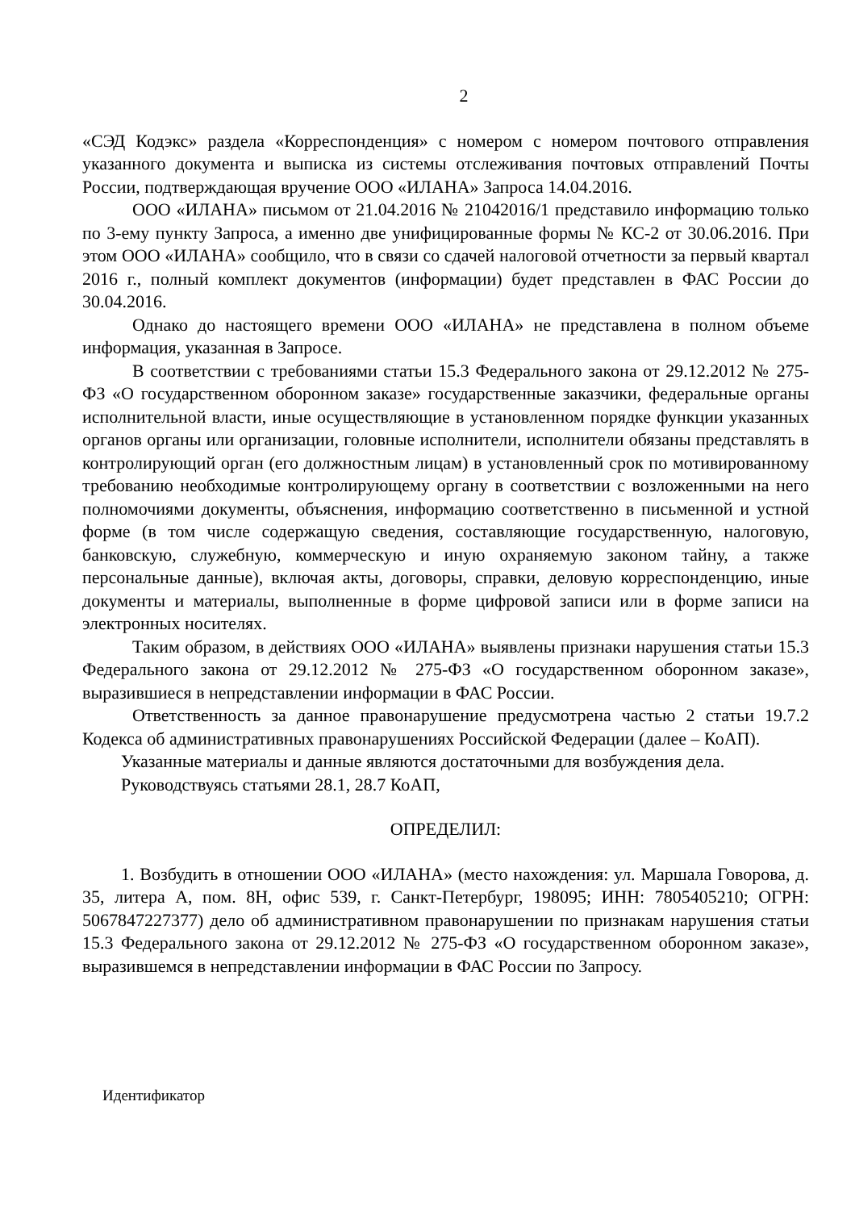2
«СЭД Кодэкс» раздела «Корреспонденция» с номером с номером почтового отправления указанного документа и выписка из системы отслеживания почтовых отправлений Почты России, подтверждающая вручение ООО «ИЛАНА» Запроса 14.04.2016.
ООО «ИЛАНА» письмом от 21.04.2016 № 21042016/1 представило информацию только по 3-ему пункту Запроса, а именно две унифицированные формы № КС-2 от 30.06.2016. При этом ООО «ИЛАНА» сообщило, что в связи со сдачей налоговой отчетности за первый квартал 2016 г., полный комплект документов (информации) будет представлен в ФАС России до 30.04.2016.
Однако до настоящего времени ООО «ИЛАНА» не представлена в полном объеме информация, указанная в Запросе.
В соответствии с требованиями статьи 15.3 Федерального закона от 29.12.2012 № 275-ФЗ «О государственном оборонном заказе» государственные заказчики, федеральные органы исполнительной власти, иные осуществляющие в установленном порядке функции указанных органов органы или организации, головные исполнители, исполнители обязаны представлять в контролирующий орган (его должностным лицам) в установленный срок по мотивированному требованию необходимые контролирующему органу в соответствии с возложенными на него полномочиями документы, объяснения, информацию соответственно в письменной и устной форме (в том числе содержащую сведения, составляющие государственную, налоговую, банковскую, служебную, коммерческую и иную охраняемую законом тайну, а также персональные данные), включая акты, договоры, справки, деловую корреспонденцию, иные документы и материалы, выполненные в форме цифровой записи или в форме записи на электронных носителях.
Таким образом, в действиях ООО «ИЛАНА» выявлены признаки нарушения статьи 15.3 Федерального закона от 29.12.2012 № 275-ФЗ «О государственном оборонном заказе», выразившиеся в непредставлении информации в ФАС России.
Ответственность за данное правонарушение предусмотрена частью 2 статьи 19.7.2 Кодекса об административных правонарушениях Российской Федерации (далее – КоАП).
Указанные материалы и данные являются достаточными для возбуждения дела.
Руководствуясь статьями 28.1, 28.7 КоАП,
ОПРЕДЕЛИЛ:
1. Возбудить в отношении ООО «ИЛАНА» (место нахождения: ул. Маршала Говорова, д. 35, литера А, пом. 8Н, офис 539, г. Санкт-Петербург, 198095; ИНН: 7805405210; ОГРН: 5067847227377) дело об административном правонарушении по признакам нарушения статьи 15.3 Федерального закона от 29.12.2012 № 275-ФЗ «О государственном оборонном заказе», выразившемся в непредставлении информации в ФАС России по Запросу.
Идентификатор